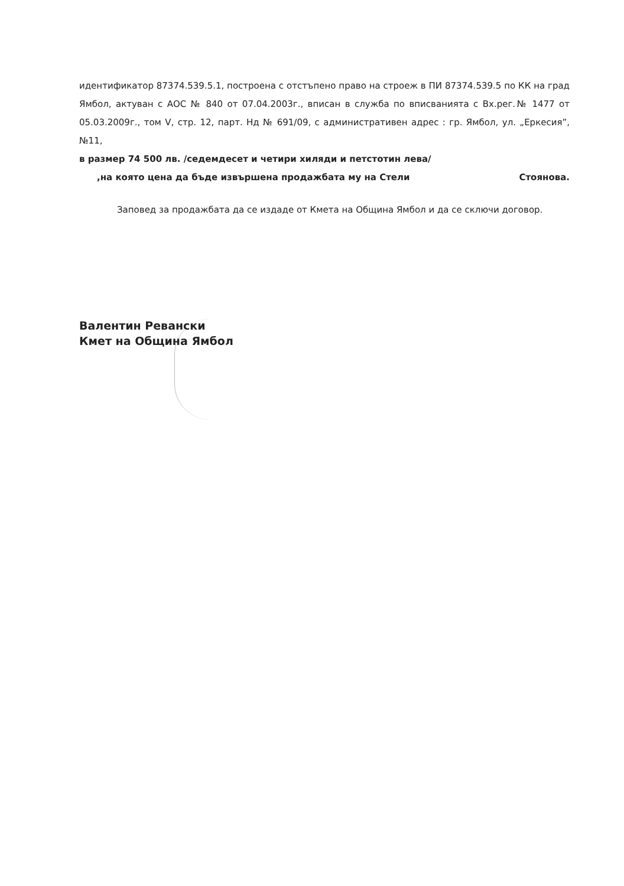идентификатор 87374.539.5.1, построена с отстъпено право на строеж в ПИ 87374.539.5 по КК на град Ямбол, актуван с АОС № 840 от 07.04.2003г., вписан в служба по вписванията с Вх.рег.№ 1477 от 05.03.2009г., том V, стр. 12, парт. Нд № 691/09, с административен адрес : гр. Ямбол, ул. „Еркесия”, №11,
в размер 74 500 лв. /седемдесет и четири хиляди и петстотин лева/
,на която цена да бъде извършена продажбата му на Стели Стоянова.
Заповед за продажбата да се издаде от Кмета на Община Ямбол и да се сключи договор.
Валентин Ревански
Кмет на Община Ямбол